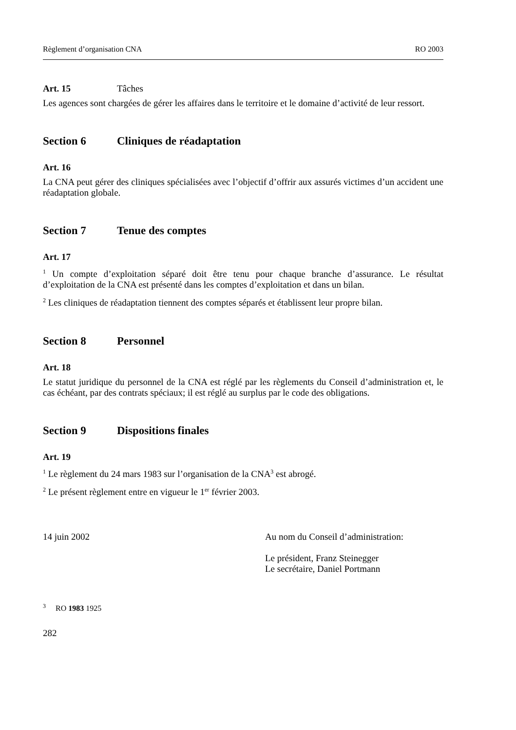Règlement d’organisation CNA RO 2003
Art. 15 Tâches
Les agences sont chargées de gérer les affaires dans le territoire et le domaine d’activité de leur ressort.
Section 6 Cliniques de réadaptation
Art. 16
La CNA peut gérer des cliniques spécialisées avec l’objectif d’offrir aux assurés victimes d’un accident une réadaptation globale.
Section 7 Tenue des comptes
Art. 17
<sup>1</sup> Un compte d’exploitation séparé doit être tenu pour chaque branche d’assurance. Le résultat d’exploitation de la CNA est présenté dans les comptes d’exploitation et dans un bilan.
<sup>2</sup> Les cliniques de réadaptation tiennent des comptes séparés et établissent leur propre bilan.
Section 8 Personnel
Art. 18
Le statut juridique du personnel de la CNA est réglé par les règlements du Conseil d’administration et, le cas échéant, par des contrats spéciaux; il est réglé au surplus par le code des obligations.
Section 9 Dispositions finales
Art. 19
<sup>1</sup> Le règlement du 24 mars 1983 sur l’organisation de la CNA<sup>3</sup> est abrogé.
<sup>2</sup> Le présent règlement entre en vigueur le 1<sup>er</sup> février 2003.
14 juin 2002 Au nom du Conseil d’administration:
Le président, Franz Steinegger
Le secrétaire, Daniel Portmann
<sup>3</sup> RO 1983 1925
282